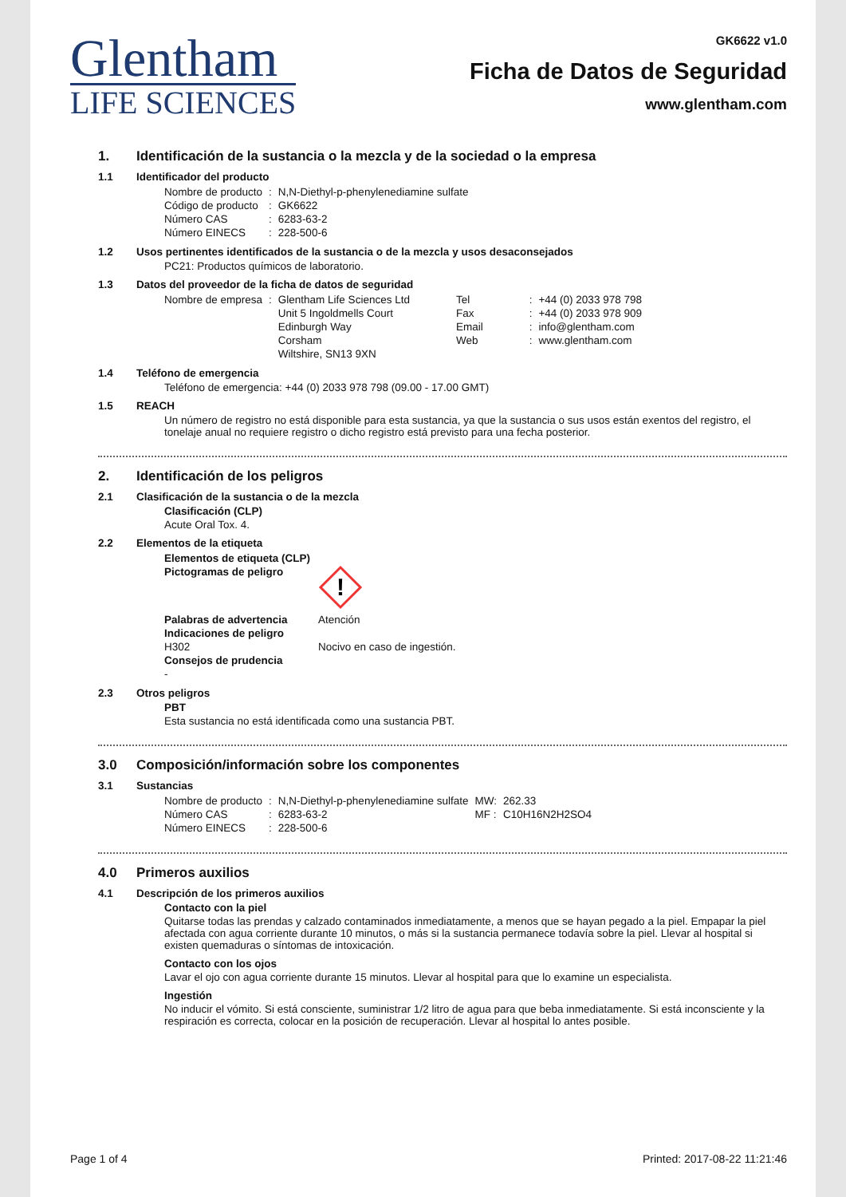Glentham
LIFE SCIENCES
GK6622 v1.0
Ficha de Datos de Seguridad
www.glentham.com
1. Identificación de la sustancia o la mezcla y de la sociedad o la empresa
1.1 Identificador del producto
| Nombre de producto | : | N,N-Diethyl-p-phenylenediamine sulfate |
| Código de producto | : | GK6622 |
| Número CAS | : | 6283-63-2 |
| Número EINECS | : | 228-500-6 |
1.2 Usos pertinentes identificados de la sustancia o de la mezcla y usos desaconsejados
PC21: Productos químicos de laboratorio.
1.3 Datos del proveedor de la ficha de datos de seguridad
| Nombre de empresa | : | Glentham Life Sciences Ltd Unit 5 Ingoldmells Court Edinburgh Way Corsham Wiltshire, SN13 9XN | Tel Fax Email Web | : : : : | +44 (0) 2033 978 798 +44 (0) 2033 978 909 info@glentham.com www.glentham.com |
1.4 Teléfono de emergencia
Teléfono de emergencia: +44 (0) 2033 978 798 (09.00 - 17.00 GMT)
1.5 REACH
Un número de registro no está disponible para esta sustancia, ya que la sustancia o sus usos están exentos del registro, el tonelaje anual no requiere registro o dicho registro está previsto para una fecha posterior.
2. Identificación de los peligros
2.1 Clasificación de la sustancia o de la mezcla
Clasificación (CLP)
Acute Oral Tox. 4.
2.2 Elementos de la etiqueta
| Elementos de etiqueta (CLP) | |
| Pictogramas de peligro | ! |
| Palabras de advertencia | Atención |
| Indicaciones de peligro | |
| H302 | Nocivo en caso de ingestión. |
| Consejos de prudencia | |
| - | |
2.3 Otros peligros
PBT
Esta sustancia no está identificada como una sustancia PBT.
3.0 Composición/información sobre los componentes
3.1 Sustancias
| Nombre de producto | : | N,N-Diethyl-p-phenylenediamine sulfate | MW: | 262.33 |
| Número CAS | : | 6283-63-2 | MF : | C10H16N2H2SO4 |
| Número EINECS | : | 228-500-6 | | |
4.0 Primeros auxilios
4.1 Descripción de los primeros auxilios
Contacto con la piel
Quitarse todas las prendas y calzado contaminados inmediatamente, a menos que se hayan pegado a la piel. Empapar la piel afectada con agua corriente durante 10 minutos, o más si la sustancia permanece todavía sobre la piel. Llevar al hospital si existen quemaduras o síntomas de intoxicación.
Contacto con los ojos
Lavar el ojo con agua corriente durante 15 minutos. Llevar al hospital para que lo examine un especialista.
Ingestión
No inducir el vómito. Si está consciente, suministrar 1/2 litro de agua para que beba inmediatamente. Si está inconsciente y la respiración es correcta, colocar en la posición de recuperación. Llevar al hospital lo antes posible.
Page 1 of 4 Printed: 2017-08-22 11:21:46